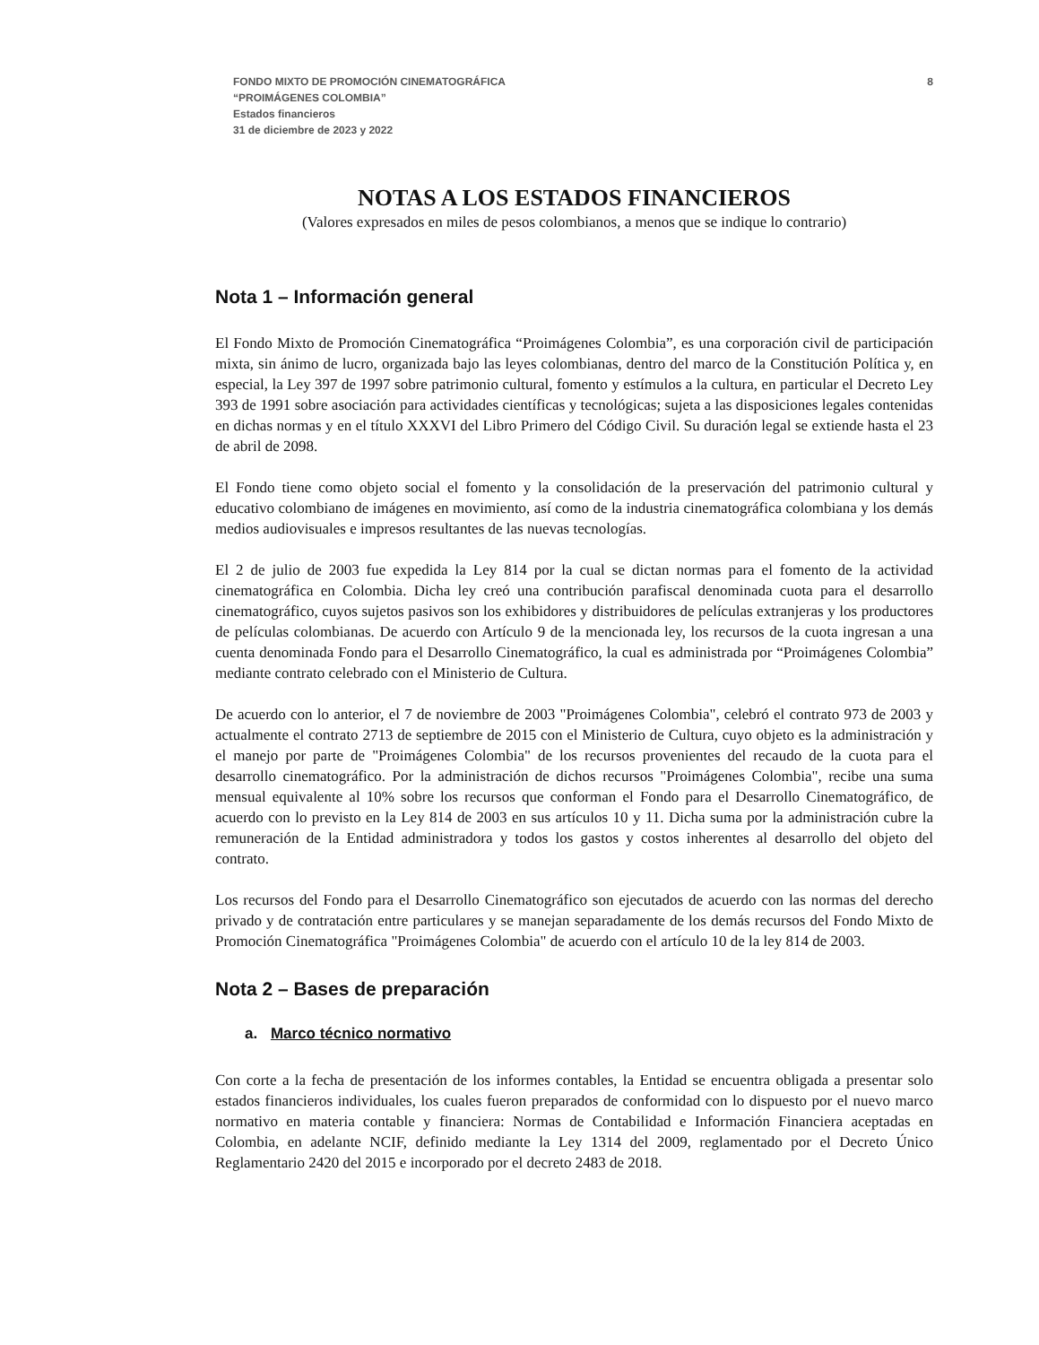FONDO MIXTO DE PROMOCIÓN CINEMATOGRÁFICA
“PROIMÁGENES COLOMBIA”
Estados financieros
31 de diciembre de 2023 y 2022
8
NOTAS A LOS ESTADOS FINANCIEROS
(Valores expresados en miles de pesos colombianos, a menos que se indique lo contrario)
Nota 1 – Información general
El Fondo Mixto de Promoción Cinematográfica “Proimágenes Colombia”, es una corporación civil de participación mixta, sin ánimo de lucro, organizada bajo las leyes colombianas, dentro del marco de la Constitución Política y, en especial, la Ley 397 de 1997 sobre patrimonio cultural, fomento y estímulos a la cultura, en particular el Decreto Ley 393 de 1991 sobre asociación para actividades científicas y tecnológicas; sujeta a las disposiciones legales contenidas en dichas normas y en el título XXXVI del Libro Primero del Código Civil. Su duración legal se extiende hasta el 23 de abril de 2098.
El Fondo tiene como objeto social el fomento y la consolidación de la preservación del patrimonio cultural y educativo colombiano de imágenes en movimiento, así como de la industria cinematográfica colombiana y los demás medios audiovisuales e impresos resultantes de las nuevas tecnologías.
El 2 de julio de 2003 fue expedida la Ley 814 por la cual se dictan normas para el fomento de la actividad cinematográfica en Colombia. Dicha ley creó una contribución parafiscal denominada cuota para el desarrollo cinematográfico, cuyos sujetos pasivos son los exhibidores y distribuidores de películas extranjeras y los productores de películas colombianas. De acuerdo con Artículo 9 de la mencionada ley, los recursos de la cuota ingresan a una cuenta denominada Fondo para el Desarrollo Cinematográfico, la cual es administrada por “Proimágenes Colombia” mediante contrato celebrado con el Ministerio de Cultura.
De acuerdo con lo anterior, el 7 de noviembre de 2003 "Proimágenes Colombia", celebró el contrato 973 de 2003 y actualmente el contrato 2713 de septiembre de 2015 con el Ministerio de Cultura, cuyo objeto es la administración y el manejo por parte de "Proimágenes Colombia" de los recursos provenientes del recaudo de la cuota para el desarrollo cinematográfico. Por la administración de dichos recursos "Proimágenes Colombia", recibe una suma mensual equivalente al 10% sobre los recursos que conforman el Fondo para el Desarrollo Cinematográfico, de acuerdo con lo previsto en la Ley 814 de 2003 en sus artículos 10 y 11. Dicha suma por la administración cubre la remuneración de la Entidad administradora y todos los gastos y costos inherentes al desarrollo del objeto del contrato.
Los recursos del Fondo para el Desarrollo Cinematográfico son ejecutados de acuerdo con las normas del derecho privado y de contratación entre particulares y se manejan separadamente de los demás recursos del Fondo Mixto de Promoción Cinematográfica "Proimágenes Colombia" de acuerdo con el artículo 10 de la ley 814 de 2003.
Nota 2 – Bases de preparación
a. Marco técnico normativo
Con corte a la fecha de presentación de los informes contables, la Entidad se encuentra obligada a presentar solo estados financieros individuales, los cuales fueron preparados de conformidad con lo dispuesto por el nuevo marco normativo en materia contable y financiera: Normas de Contabilidad e Información Financiera aceptadas en Colombia, en adelante NCIF, definido mediante la Ley 1314 del 2009, reglamentado por el Decreto Único Reglamentario 2420 del 2015 e incorporado por el decreto 2483 de 2018.